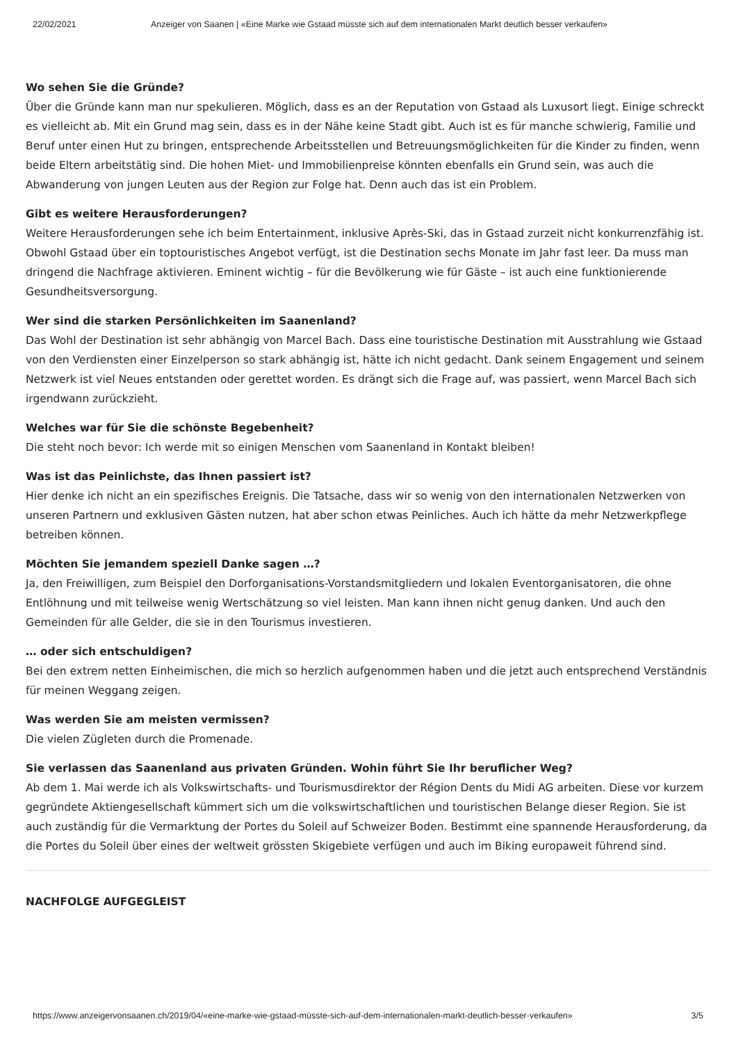22/02/2021 Anzeiger von Saanen | «Eine Marke wie Gstaad müsste sich auf dem internationalen Markt deutlich besser verkaufen»
Wo sehen Sie die Gründe?
Über die Gründe kann man nur spekulieren. Möglich, dass es an der Reputation von Gstaad als Luxusort liegt. Einige schreckt es vielleicht ab. Mit ein Grund mag sein, dass es in der Nähe keine Stadt gibt. Auch ist es für manche schwierig, Familie und Beruf unter einen Hut zu bringen, entsprechende Arbeitsstellen und Betreuungsmöglichkeiten für die Kinder zu finden, wenn beide Eltern arbeitstätig sind. Die hohen Miet- und Immobilienpreise könnten ebenfalls ein Grund sein, was auch die Abwanderung von jungen Leuten aus der Region zur Folge hat. Denn auch das ist ein Problem.
Gibt es weitere Herausforderungen?
Weitere Herausforderungen sehe ich beim Entertainment, inklusive Après-Ski, das in Gstaad zurzeit nicht konkurrenzfähig ist. Obwohl Gstaad über ein toptouristisches Angebot verfügt, ist die Destination sechs Monate im Jahr fast leer. Da muss man dringend die Nachfrage aktivieren. Eminent wichtig – für die Bevölkerung wie für Gäste – ist auch eine funktionierende Gesundheitsversorgung.
Wer sind die starken Persönlichkeiten im Saanenland?
Das Wohl der Destination ist sehr abhängig von Marcel Bach. Dass eine touristische Destination mit Ausstrahlung wie Gstaad von den Verdiensten einer Einzelperson so stark abhängig ist, hätte ich nicht gedacht. Dank seinem Engagement und seinem Netzwerk ist viel Neues entstanden oder gerettet worden. Es drängt sich die Frage auf, was passiert, wenn Marcel Bach sich irgendwann zurückzieht.
Welches war für Sie die schönste Begebenheit?
Die steht noch bevor: Ich werde mit so einigen Menschen vom Saanenland in Kontakt bleiben!
Was ist das Peinlichste, das Ihnen passiert ist?
Hier denke ich nicht an ein spezifisches Ereignis. Die Tatsache, dass wir so wenig von den internationalen Netzwerken von unseren Partnern und exklusiven Gästen nutzen, hat aber schon etwas Peinliches. Auch ich hätte da mehr Netzwerkpflege betreiben können.
Möchten Sie jemandem speziell Danke sagen …?
Ja, den Freiwilligen, zum Beispiel den Dorforganisations-Vorstandsmitgliedern und lokalen Eventorganisatoren, die ohne Entlöhnung und mit teilweise wenig Wertschätzung so viel leisten. Man kann ihnen nicht genug danken. Und auch den Gemeinden für alle Gelder, die sie in den Tourismus investieren.
… oder sich entschuldigen?
Bei den extrem netten Einheimischen, die mich so herzlich aufgenommen haben und die jetzt auch entsprechend Verständnis für meinen Weggang zeigen.
Was werden Sie am meisten vermissen?
Die vielen Zügleten durch die Promenade.
Sie verlassen das Saanenland aus privaten Gründen. Wohin führt Sie Ihr beruflicher Weg?
Ab dem 1. Mai werde ich als Volkswirtschafts- und Tourismusdirektor der Région Dents du Midi AG arbeiten. Diese vor kurzem gegründete Aktiengesellschaft kümmert sich um die volkswirtschaftlichen und touristischen Belange dieser Region. Sie ist auch zuständig für die Vermarktung der Portes du Soleil auf Schweizer Boden. Bestimmt eine spannende Herausforderung, da die Portes du Soleil über eines der weltweit grössten Skigebiete verfügen und auch im Biking europaweit führend sind.
NACHFOLGE AUFGEGLEIST
https://www.anzeigervonsaanen.ch/2019/04/«eine-marke-wie-gstaad-müsste-sich-auf-dem-internationalen-markt-deutlich-besser-verkaufen» 3/5